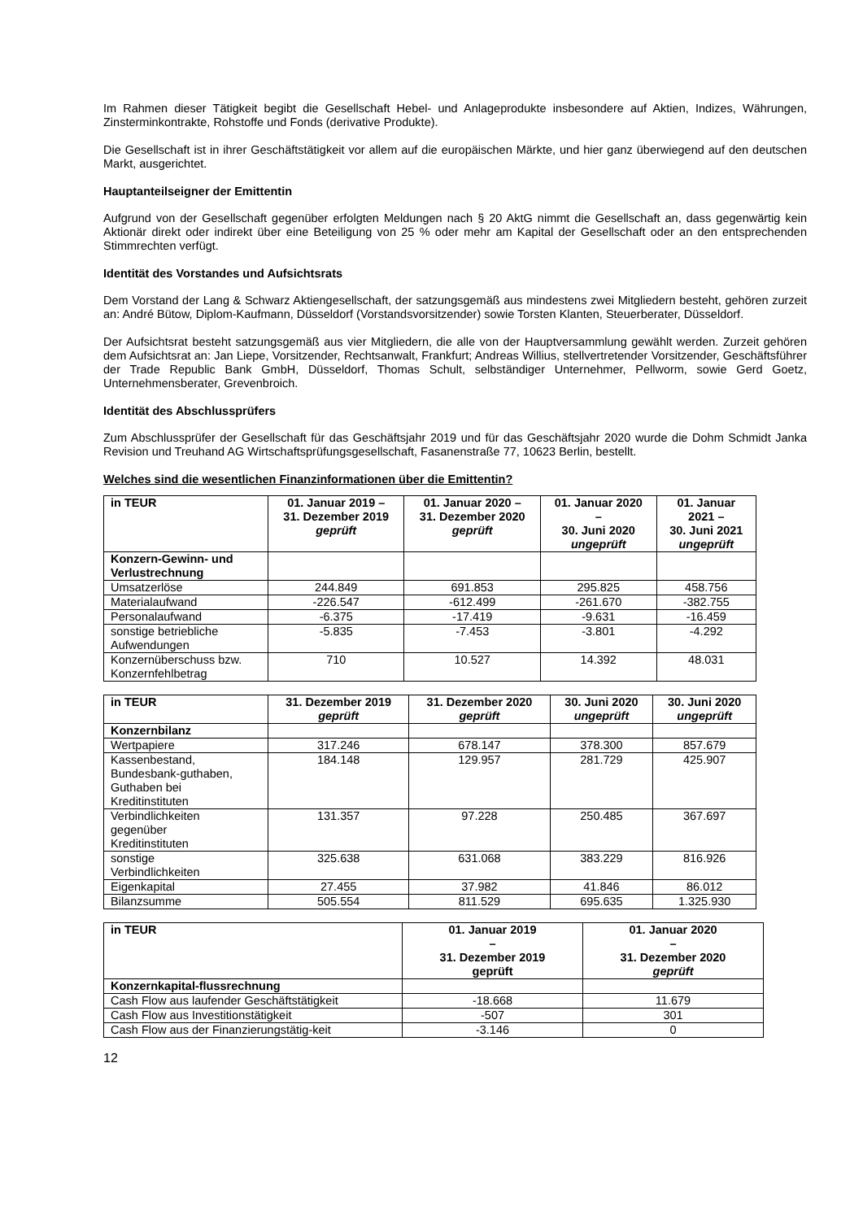Im Rahmen dieser Tätigkeit begibt die Gesellschaft Hebel- und Anlageprodukte insbesondere auf Aktien, Indizes, Währungen, Zinsterminkontrakte, Rohstoffe und Fonds (derivative Produkte).
Die Gesellschaft ist in ihrer Geschäftstätigkeit vor allem auf die europäischen Märkte, und hier ganz überwiegend auf den deutschen Markt, ausgerichtet.
Hauptanteilseigner der Emittentin
Aufgrund von der Gesellschaft gegenüber erfolgten Meldungen nach § 20 AktG nimmt die Gesellschaft an, dass gegenwärtig kein Aktionär direkt oder indirekt über eine Beteiligung von 25 % oder mehr am Kapital der Gesellschaft oder an den entsprechenden Stimmrechten verfügt.
Identität des Vorstandes und Aufsichtsrats
Dem Vorstand der Lang & Schwarz Aktiengesellschaft, der satzungsgemäß aus mindestens zwei Mitgliedern besteht, gehören zurzeit an: André Bütow, Diplom-Kaufmann, Düsseldorf (Vorstandsvorsitzender) sowie Torsten Klanten, Steuerberater, Düsseldorf.
Der Aufsichtsrat besteht satzungsgemäß aus vier Mitgliedern, die alle von der Hauptversammlung gewählt werden. Zurzeit gehören dem Aufsichtsrat an: Jan Liepe, Vorsitzender, Rechtsanwalt, Frankfurt; Andreas Willius, stellvertretender Vorsitzender, Geschäftsführer der Trade Republic Bank GmbH, Düsseldorf, Thomas Schult, selbständiger Unternehmer, Pellworm, sowie Gerd Goetz, Unternehmensberater, Grevenbroich.
Identität des Abschlussprüfers
Zum Abschlussprüfer der Gesellschaft für das Geschäftsjahr 2019 und für das Geschäftsjahr 2020 wurde die Dohm Schmidt Janka Revision und Treuhand AG Wirtschaftsprüfungsgesellschaft, Fasanenstraße 77, 10623 Berlin, bestellt.
Welches sind die wesentlichen Finanzinformationen über die Emittentin?
| in TEUR | 01. Januar 2019 – 31. Dezember 2019 geprüft | 01. Januar 2020 – 31. Dezember 2020 geprüft | 01. Januar 2020 – 30. Juni 2020 ungeprüft | 01. Januar 2021 – 30. Juni 2021 ungeprüft |
| --- | --- | --- | --- | --- |
| Konzern-Gewinn- und Verlustrechnung | | | | |
| Umsatzerlöse | 244.849 | 691.853 | 295.825 | 458.756 |
| Materialaufwand | -226.547 | -612.499 | -261.670 | -382.755 |
| Personalaufwand | -6.375 | -17.419 | -9.631 | -16.459 |
| sonstige betriebliche Aufwendungen | -5.835 | -7.453 | -3.801 | -4.292 |
| Konzernüberschuss bzw. Konzernfehlbetrag | 710 | 10.527 | 14.392 | 48.031 |
| in TEUR | 31. Dezember 2019 geprüft | 31. Dezember 2020 geprüft | 30. Juni 2020 ungeprüft | 30. Juni 2020 ungeprüft |
| --- | --- | --- | --- | --- |
| Konzernbilanz | | | | |
| Wertpapiere | 317.246 | 678.147 | 378.300 | 857.679 |
| Kassenbestand, Bundesbank-guthaben, Guthaben bei Kreditinstituten | 184.148 | 129.957 | 281.729 | 425.907 |
| Verbindlichkeiten gegenüber Kreditinstituten | 131.357 | 97.228 | 250.485 | 367.697 |
| sonstige Verbindlichkeiten | 325.638 | 631.068 | 383.229 | 816.926 |
| Eigenkapital | 27.455 | 37.982 | 41.846 | 86.012 |
| Bilanzsumme | 505.554 | 811.529 | 695.635 | 1.325.930 |
| in TEUR | 01. Januar 2019 – 31. Dezember 2019 geprüft | 01. Januar 2020 – 31. Dezember 2020 geprüft |
| --- | --- | --- |
| Konzernkapital-flussrechnung | | |
| Cash Flow aus laufender Geschäftstätigkeit | -18.668 | 11.679 |
| Cash Flow aus Investitionstätigkeit | -507 | 301 |
| Cash Flow aus der Finanzierungstätig-keit | -3.146 | 0 |
12